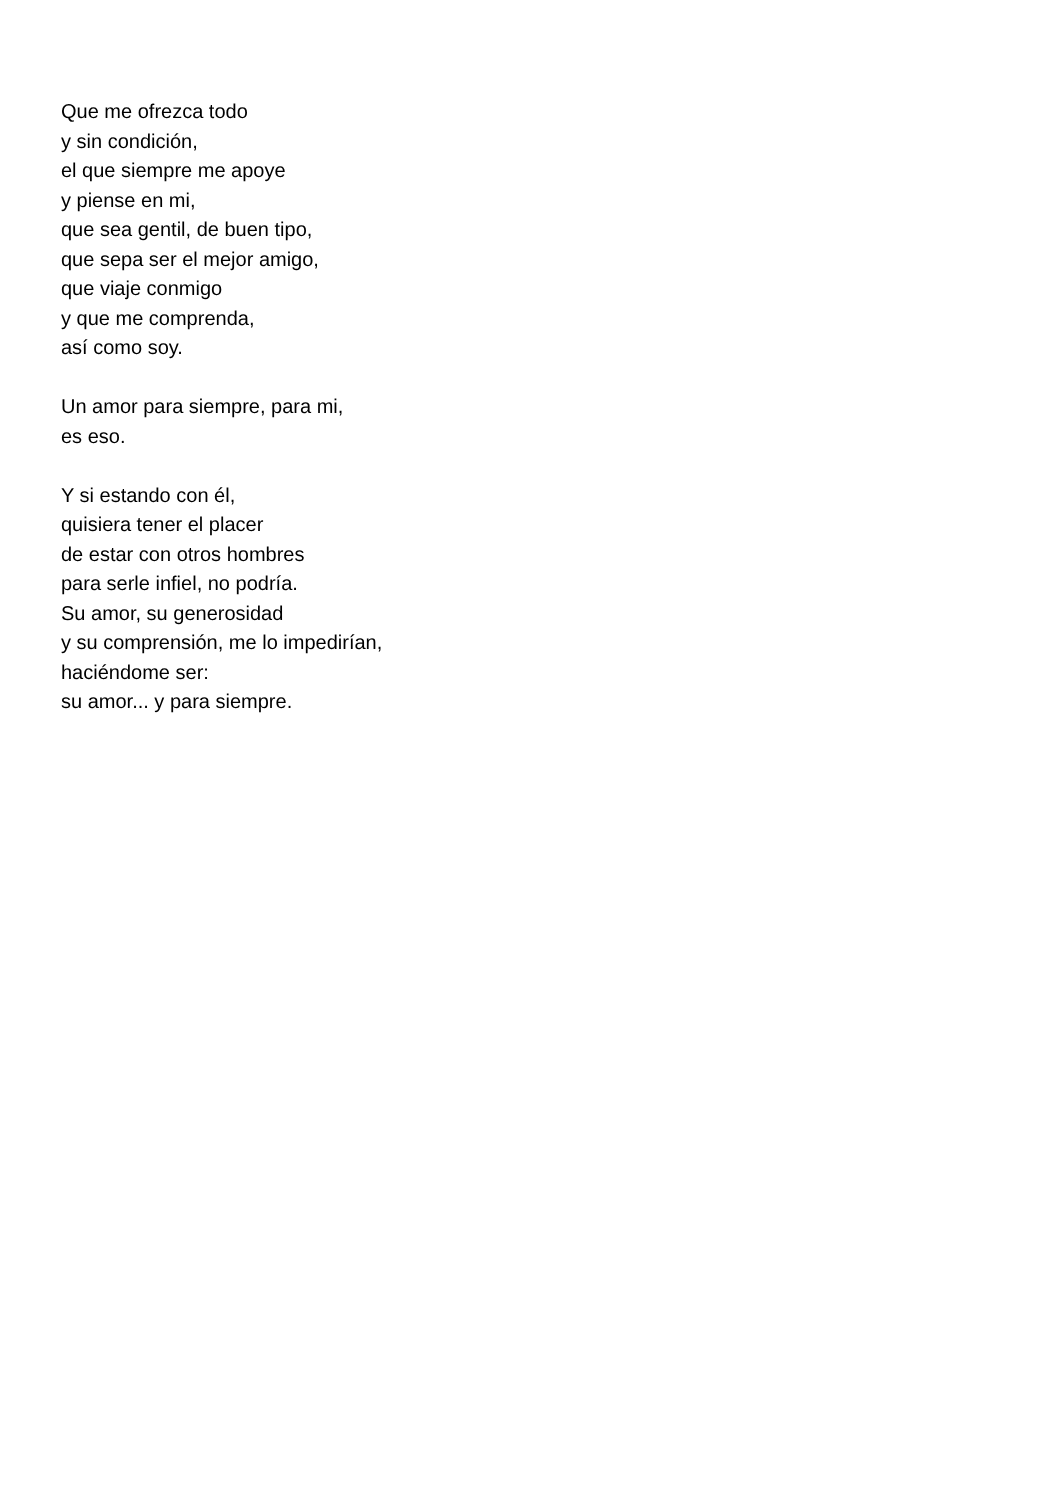Que me ofrezca todo
y sin condición,
el que siempre me apoye
y piense en mi,
que sea gentil, de buen tipo,
que sepa ser el mejor amigo,
que viaje conmigo
y que me comprenda,
así como soy.
Un amor para siempre, para mi,
es eso.
Y si estando con él,
quisiera tener el placer
de estar con otros hombres
para serle infiel, no podría.
Su amor, su generosidad
y su comprensión, me lo impedirían,
haciéndome ser:
su amor... y para siempre.